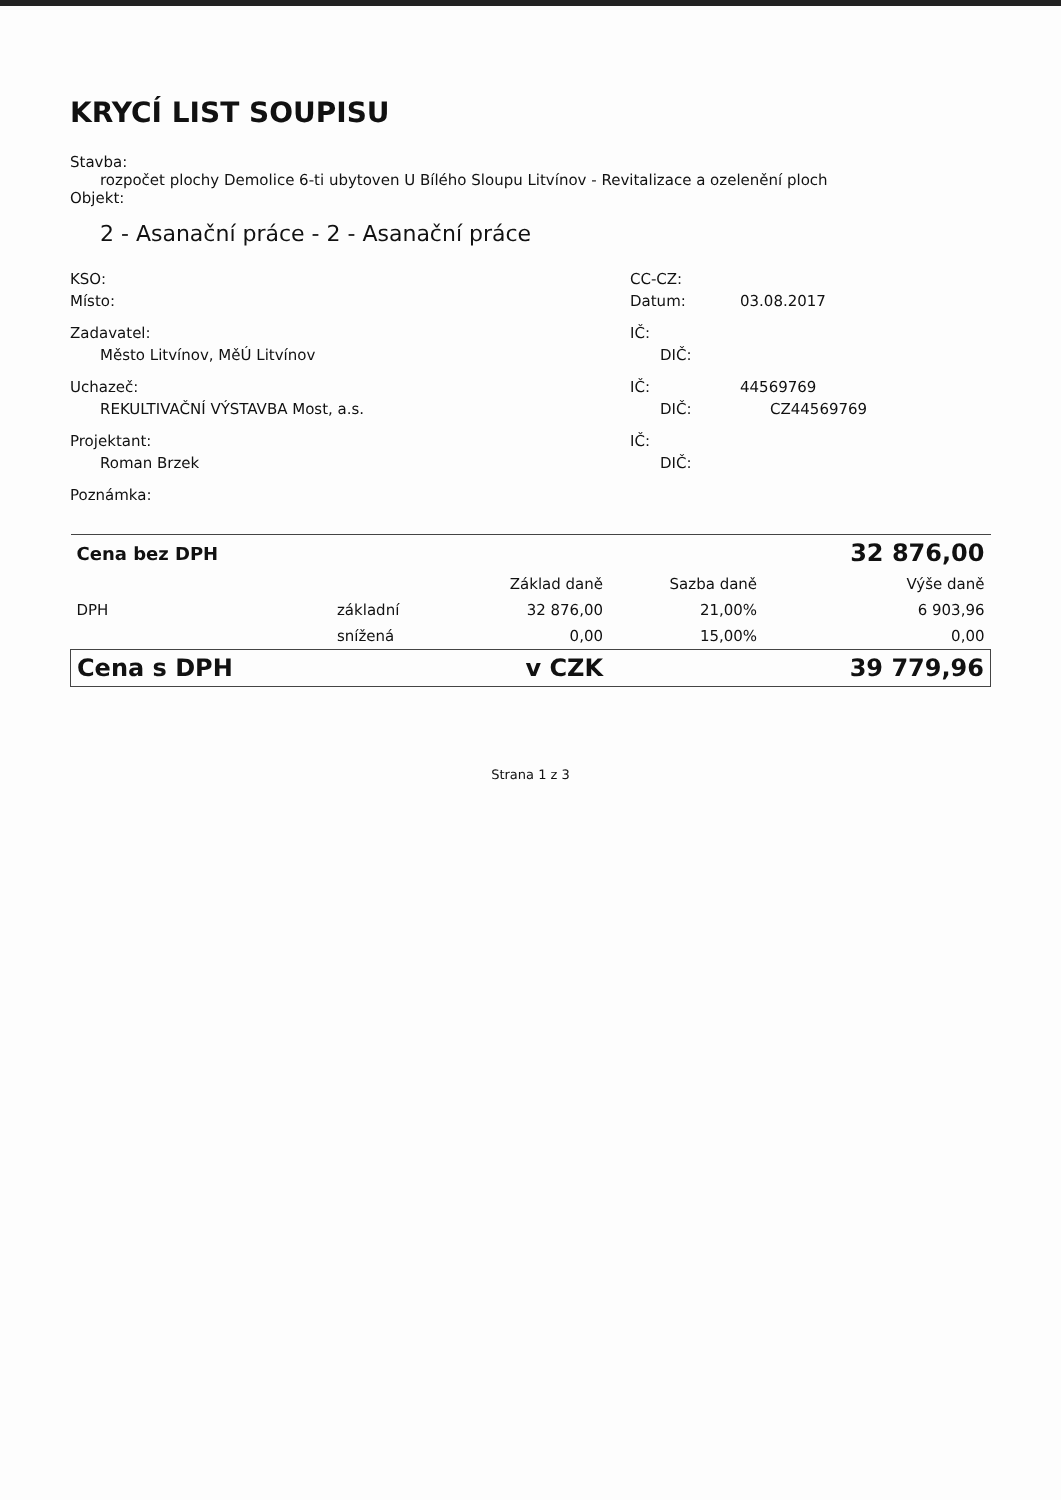KRYCÍ LIST SOUPISU
Stavba:
rozpočet plochy Demolice 6-ti ubytoven U Bílého Sloupu Litvínov - Revitalizace a ozelenění ploch
Objekt:
2 - Asanační práce - 2 - Asanační práce
KSO: CC-CZ:
Místo: Datum: 03.08.2017
Zadavatel: IČ:
Město Litvínov, MěÚ Litvínov DIČ:
Uchazeč: IČ: 44569769
REKULTIVAČNÍ VÝSTAVBA Most, a.s. DIČ: CZ44569769
Projektant: IČ:
Roman Brzek DIČ:
Poznámka:
| Cena bez DPH | | | | 32 876,00 |
| | | Základ daně | Sazba daně | Výše daně |
| DPH | základní | 32 876,00 | 21,00% | 6 903,96 |
| | snížená | 0,00 | 15,00% | 0,00 |
| Cena s DPH | | v CZK | | 39 779,96 |
Strana 1 z 3